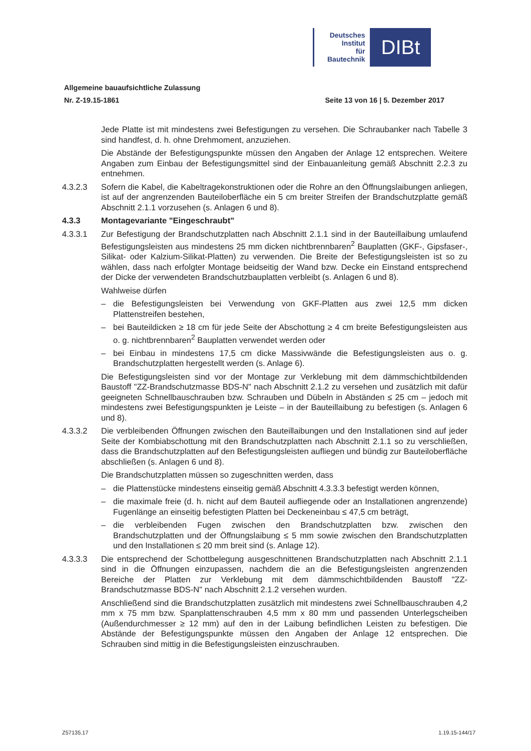Deutsches
Institut
für
Bautechnik
DIBt
Allgemeine bauaufsichtliche Zulassung
Nr. Z-19.15-1861 Seite 13 von 16 | 5. Dezember 2017
Jede Platte ist mit mindestens zwei Befestigungen zu versehen. Die Schraubanker nach Tabelle 3 sind handfest, d. h. ohne Drehmoment, anzuziehen.
Die Abstände der Befestigungspunkte müssen den Angaben der Anlage 12 entsprechen. Weitere Angaben zum Einbau der Befestigungsmittel sind der Einbauanleitung gemäß Abschnitt 2.2.3 zu entnehmen.
4.3.2.3 Sofern die Kabel, die Kabeltragekonstruktionen oder die Rohre an den Öffnungslaibungen anliegen, ist auf der angrenzenden Bauteiloberfläche ein 5 cm breiter Streifen der Brandschutzplatte gemäß Abschnitt 2.1.1 vorzusehen (s. Anlagen 6 und 8).
4.3.3 Montagevariante "Eingeschraubt"
4.3.3.1 Zur Befestigung der Brandschutzplatten nach Abschnitt 2.1.1 sind in der Bauteillaibung umlaufend Befestigungsleisten aus mindestens 25 mm dicken nichtbrennbaren<sup>2</sup> Bauplatten (GKF-, Gipsfaser-, Silikat- oder Kalzium-Silikat-Platten) zu verwenden. Die Breite der Befestigungsleisten ist so zu wählen, dass nach erfolgter Montage beidseitig der Wand bzw. Decke ein Einstand entsprechend der Dicke der verwendeten Brandschutzbauplatten verbleibt (s. Anlagen 6 und 8).
Wahlweise dürfen
– die Befestigungsleisten bei Verwendung von GKF-Platten aus zwei 12,5 mm dicken Plattenstreifen bestehen,
– bei Bauteildicken ≥ 18 cm für jede Seite der Abschottung ≥ 4 cm breite Befestigungsleisten aus o. g. nichtbrennbaren<sup>2</sup> Bauplatten verwendet werden oder
– bei Einbau in mindestens 17,5 cm dicke Massivwände die Befestigungsleisten aus o. g. Brandschutzplatten hergestellt werden (s. Anlage 6).
Die Befestigungsleisten sind vor der Montage zur Verklebung mit dem dämmschichtbildenden Baustoff "ZZ-Brandschutzmasse BDS-N" nach Abschnitt 2.1.2 zu versehen und zusätzlich mit dafür geeigneten Schnellbauschrauben bzw. Schrauben und Dübeln in Abständen ≤ 25 cm – jedoch mit mindestens zwei Befestigungspunkten je Leiste – in der Bauteillaibung zu befestigen (s. Anlagen 6 und 8).
4.3.3.2 Die verbleibenden Öffnungen zwischen den Bauteillaibungen und den Installationen sind auf jeder Seite der Kombiabschottung mit den Brandschutzplatten nach Abschnitt 2.1.1 so zu verschließen, dass die Brandschutzplatten auf den Befestigungsleisten aufliegen und bündig zur Bauteiloberfläche abschließen (s. Anlagen 6 und 8).
Die Brandschutzplatten müssen so zugeschnitten werden, dass
– die Plattenstücke mindestens einseitig gemäß Abschnitt 4.3.3.3 befestigt werden können,
– die maximale freie (d. h. nicht auf dem Bauteil aufliegende oder an Installationen angrenzende) Fugenlänge an einseitig befestigten Platten bei Deckeneinbau ≤ 47,5 cm beträgt,
– die verbleibenden Fugen zwischen den Brandschutzplatten bzw. zwischen den Brandschutzplatten und der Öffnungslaibung ≤ 5 mm sowie zwischen den Brandschutzplatten und den Installationen ≤ 20 mm breit sind (s. Anlage 12).
4.3.3.3 Die entsprechend der Schottbelegung ausgeschnittenen Brandschutzplatten nach Abschnitt 2.1.1 sind in die Öffnungen einzupassen, nachdem die an die Befestigungsleisten angrenzenden Bereiche der Platten zur Verklebung mit dem dämmschichtbildenden Baustoff "ZZ-Brandschutzmasse BDS-N" nach Abschnitt 2.1.2 versehen wurden.
Anschließend sind die Brandschutzplatten zusätzlich mit mindestens zwei Schnellbauschrauben 4,2 mm x 75 mm bzw. Spanplattenschrauben 4,5 mm x 80 mm und passenden Unterlegscheiben (Außendurchmesser ≥ 12 mm) auf den in der Laibung befindlichen Leisten zu befestigen. Die Abstände der Befestigungspunkte müssen den Angaben der Anlage 12 entsprechen. Die Schrauben sind mittig in die Befestigungsleisten einzuschrauben.
Z57135.17 1.19.15-144/17